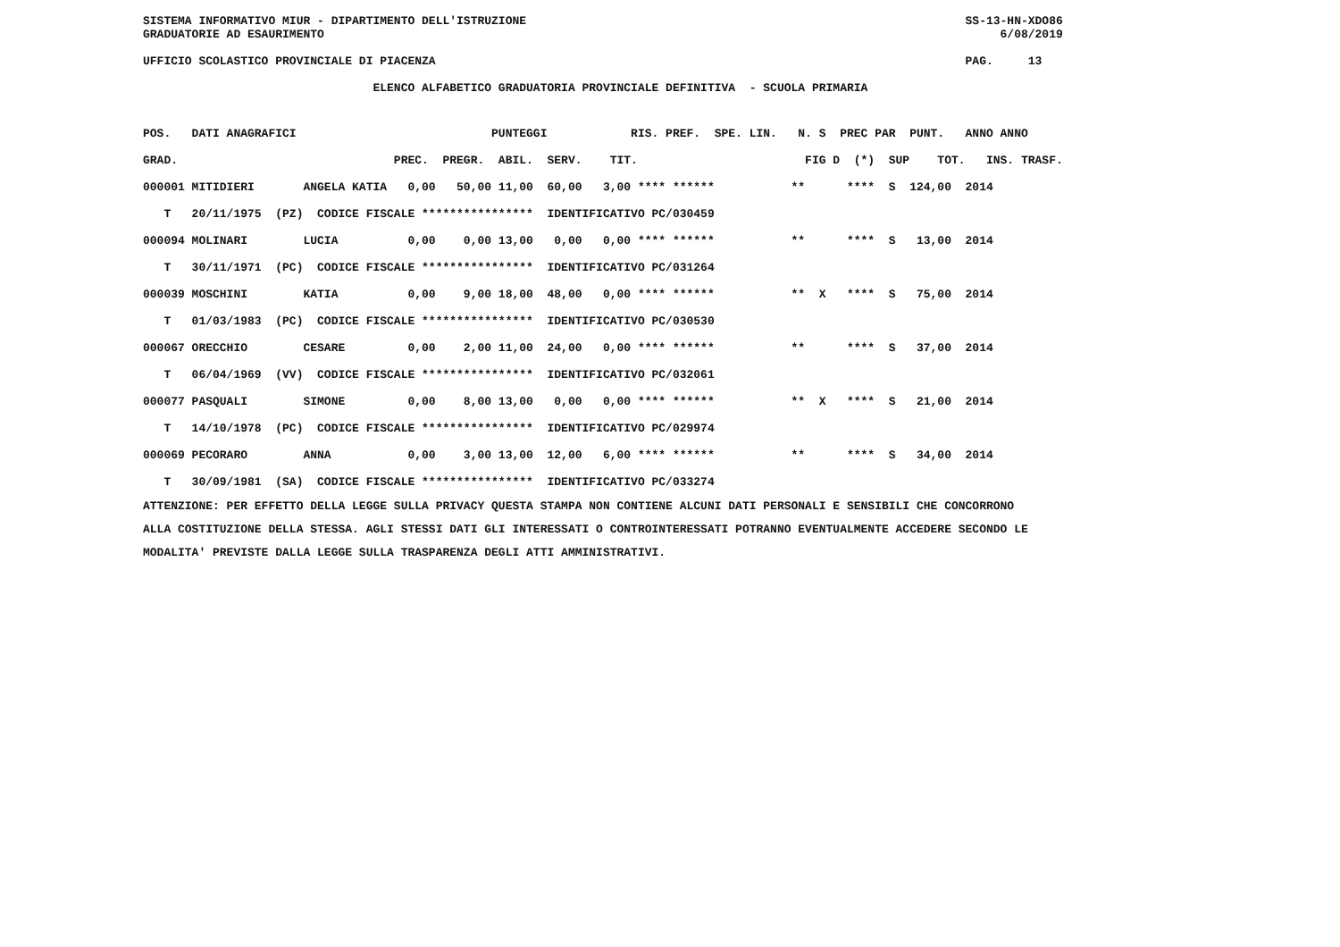SISTEMA INFORMATIVO MIUR - DIPARTIMENTO DELL'ISTRUZIONE                                                               SS-13-HN-XDO86
GRADUATORIE AD ESAURIMENTO                                                                                                 6/08/2019

UFFICIO SCOLASTICO PROVINCIALE DI PIACENZA                                                                            PAG.     13

                                 ELENCO ALFABETICO GRADUATORIA PROVINCIALE DEFINITIVA  - SCUOLA PRIMARIA
| POS. DATI ANAGRAFICI PUNTEGGI RIS. PREF. SPE. LIN. N. S PREC PAR PUNT. ANNO ANNO |
| --- |
| GRAD. PREC. PREGR. ABIL. SERV. TIT. FIG D (*) SUP TOT. INS. TRASF. |
| 000001 MITIDIERI ANGELA KATIA 0,00 50,00 11,00 60,00 3,00 **** ****** ** **** S 124,00 2014 |
| T 20/11/1975 (PZ) CODICE FISCALE **************** IDENTIFICATIVO PC/030459 |
| 000094 MOLINARI LUCIA 0,00 0,00 13,00 0,00 0,00 **** ****** ** **** S 13,00 2014 |
| T 30/11/1971 (PC) CODICE FISCALE **************** IDENTIFICATIVO PC/031264 |
| 000039 MOSCHINI KATIA 0,00 9,00 18,00 48,00 0,00 **** ****** ** X **** S 75,00 2014 |
| T 01/03/1983 (PC) CODICE FISCALE **************** IDENTIFICATIVO PC/030530 |
| 000067 ORECCHIO CESARE 0,00 2,00 11,00 24,00 0,00 **** ****** ** **** S 37,00 2014 |
| T 06/04/1969 (VV) CODICE FISCALE **************** IDENTIFICATIVO PC/032061 |
| 000077 PASQUALI SIMONE 0,00 8,00 13,00 0,00 0,00 **** ****** ** X **** S 21,00 2014 |
| T 14/10/1978 (PC) CODICE FISCALE **************** IDENTIFICATIVO PC/029974 |
| 000069 PECORARO ANNA 0,00 3,00 13,00 12,00 6,00 **** ****** ** **** S 34,00 2014 |
| T 30/09/1981 (SA) CODICE FISCALE **************** IDENTIFICATIVO PC/033274 |
ATTENZIONE: PER EFFETTO DELLA LEGGE SULLA PRIVACY QUESTA STAMPA NON CONTIENE ALCUNI DATI PERSONALI E SENSIBILI CHE CONCORRONO
ALLA COSTITUZIONE DELLA STESSA. AGLI STESSI DATI GLI INTERESSATI O CONTROINTERESSATI POTRANNO EVENTUALMENTE ACCEDERE SECONDO LE
MODALITA' PREVISTE DALLA LEGGE SULLA TRASPARENZA DEGLI ATTI AMMINISTRATIVI.